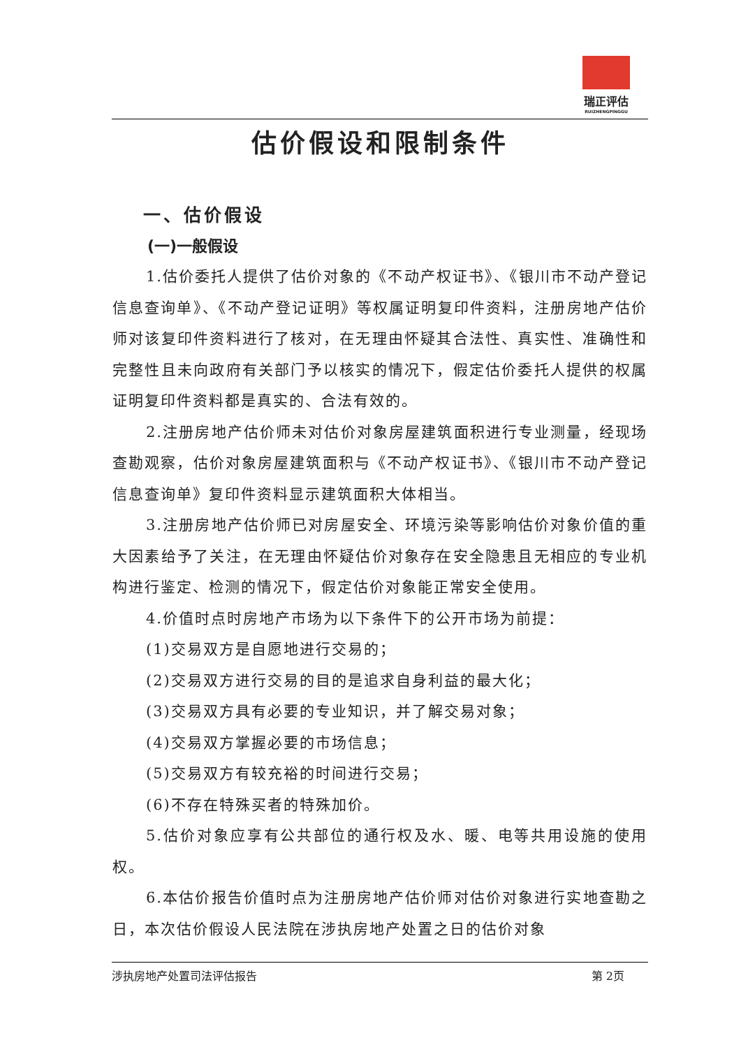瑞正评估
RUIZHENGPINGGU
估价假设和限制条件
一、估价假设
(一)一般假设
1.估价委托人提供了估价对象的《不动产权证书》、《银川市不动产登记信息查询单》、《不动产登记证明》等权属证明复印件资料，注册房地产估价师对该复印件资料进行了核对，在无理由怀疑其合法性、真实性、准确性和完整性且未向政府有关部门予以核实的情况下，假定估价委托人提供的权属证明复印件资料都是真实的、合法有效的。
2.注册房地产估价师未对估价对象房屋建筑面积进行专业测量，经现场查勘观察，估价对象房屋建筑面积与《不动产权证书》、《银川市不动产登记信息查询单》复印件资料显示建筑面积大体相当。
3.注册房地产估价师已对房屋安全、环境污染等影响估价对象价值的重大因素给予了关注，在无理由怀疑估价对象存在安全隐患且无相应的专业机构进行鉴定、检测的情况下，假定估价对象能正常安全使用。
4.价值时点时房地产市场为以下条件下的公开市场为前提：
(1)交易双方是自愿地进行交易的；
(2)交易双方进行交易的目的是追求自身利益的最大化；
(3)交易双方具有必要的专业知识，并了解交易对象；
(4)交易双方掌握必要的市场信息；
(5)交易双方有较充裕的时间进行交易；
(6)不存在特殊买者的特殊加价。
5.估价对象应享有公共部位的通行权及水、暖、电等共用设施的使用权。
6.本估价报告价值时点为注册房地产估价师对估价对象进行实地查勘之日，本次估价假设人民法院在涉执房地产处置之日的估价对象
涉执房地产处置司法评估报告 第 2页